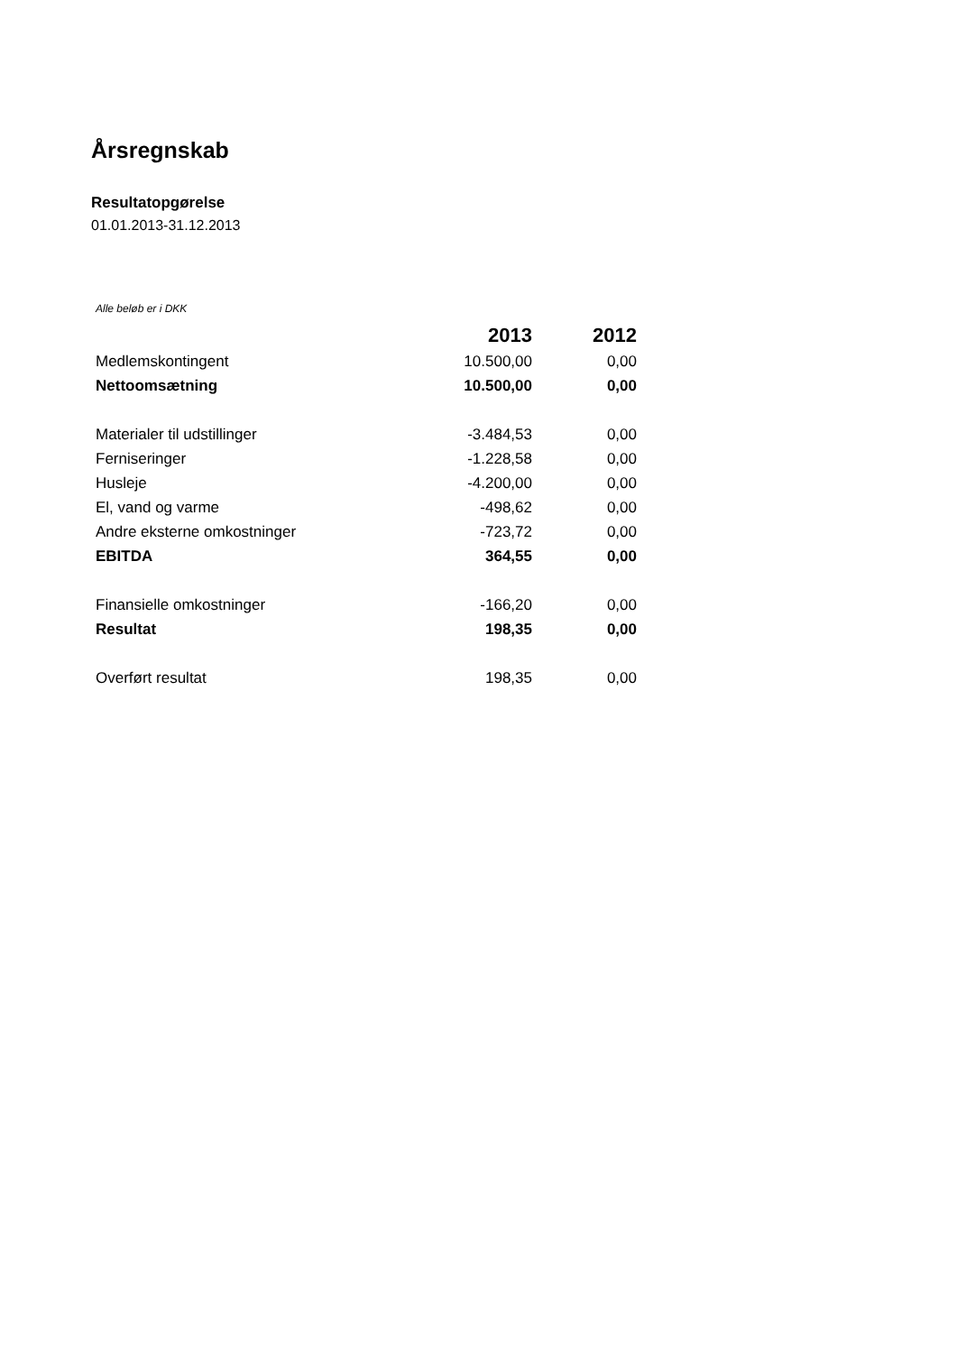Årsregnskab
Resultatopgørelse
01.01.2013-31.12.2013
Alle beløb er i DKK
| | 2013 | 2012 |
| --- | --- | --- |
| Medlemskontingent | 10.500,00 | 0,00 |
| Nettoomsætning | 10.500,00 | 0,00 |
| Materialer til udstillinger | -3.484,53 | 0,00 |
| Ferniseringer | -1.228,58 | 0,00 |
| Husleje | -4.200,00 | 0,00 |
| El, vand og varme | -498,62 | 0,00 |
| Andre eksterne omkostninger | -723,72 | 0,00 |
| EBITDA | 364,55 | 0,00 |
| Finansielle omkostninger | -166,20 | 0,00 |
| Resultat | 198,35 | 0,00 |
| Overført resultat | 198,35 | 0,00 |